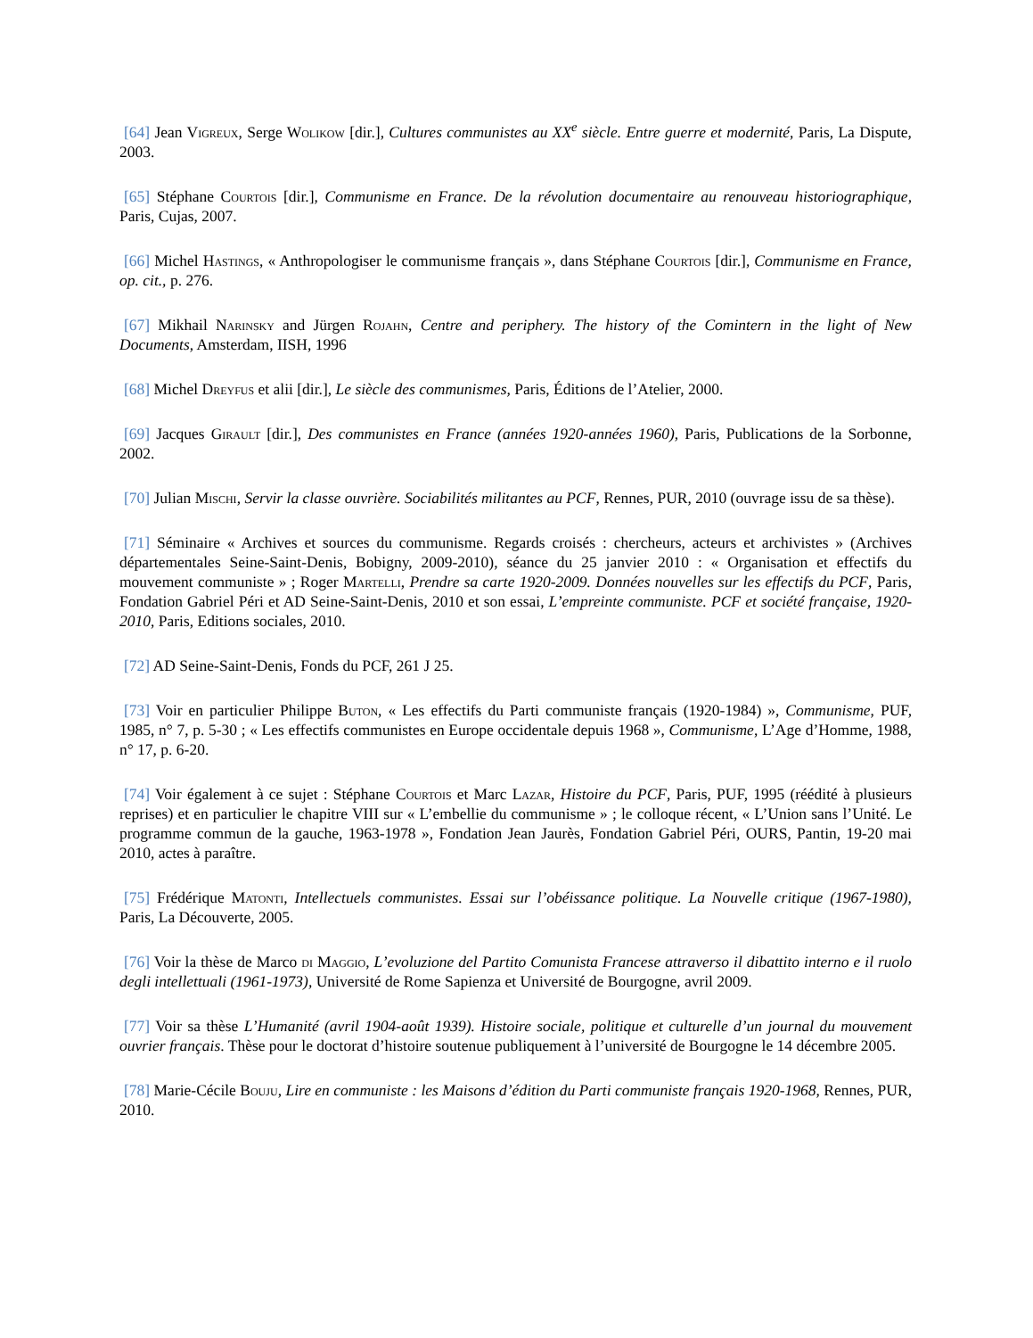[64] Jean Vigreux, Serge Wolikow [dir.], Cultures communistes au XX<sup>e</sup> siècle. Entre guerre et modernité, Paris, La Dispute, 2003.
[65] Stéphane Courtois [dir.], Communisme en France. De la révolution documentaire au renouveau historiographique, Paris, Cujas, 2007.
[66] Michel Hastings, « Anthropologiser le communisme français », dans Stéphane Courtois [dir.], Communisme en France, op. cit., p. 276.
[67] Mikhail Narinsky and Jürgen Rojahn, Centre and periphery. The history of the Comintern in the light of New Documents, Amsterdam, IISH, 1996
[68] Michel Dreyfus et alii [dir.], Le siècle des communismes, Paris, Éditions de l’Atelier, 2000.
[69] Jacques Girault [dir.], Des communistes en France (années 1920-années 1960), Paris, Publications de la Sorbonne, 2002.
[70] Julian Mischi, Servir la classe ouvrière. Sociabilités militantes au PCF, Rennes, PUR, 2010 (ouvrage issu de sa thèse).
[71] Séminaire « Archives et sources du communisme. Regards croisés : chercheurs, acteurs et archivistes » (Archives départementales Seine-Saint-Denis, Bobigny, 2009-2010), séance du 25 janvier 2010 : « Organisation et effectifs du mouvement communiste » ; Roger Martelli, Prendre sa carte 1920-2009. Données nouvelles sur les effectifs du PCF, Paris, Fondation Gabriel Péri et AD Seine-Saint-Denis, 2010 et son essai, L’empreinte communiste. PCF et société française, 1920-2010, Paris, Editions sociales, 2010.
[72] AD Seine-Saint-Denis, Fonds du PCF, 261 J 25.
[73] Voir en particulier Philippe Buton, « Les effectifs du Parti communiste français (1920-1984) », Communisme, PUF, 1985, n° 7, p. 5-30 ; « Les effectifs communistes en Europe occidentale depuis 1968 », Communisme, L’Age d’Homme, 1988, n° 17, p. 6-20.
[74] Voir également à ce sujet : Stéphane Courtois et Marc Lazar, Histoire du PCF, Paris, PUF, 1995 (réédité à plusieurs reprises) et en particulier le chapitre VIII sur « L’embellie du communisme » ; le colloque récent, « L’Union sans l’Unité. Le programme commun de la gauche, 1963-1978 », Fondation Jean Jaurès, Fondation Gabriel Péri, OURS, Pantin, 19-20 mai 2010, actes à paraître.
[75] Frédérique Matonti, Intellectuels communistes. Essai sur l’obéissance politique. La Nouvelle critique (1967-1980), Paris, La Découverte, 2005.
[76] Voir la thèse de Marco di Maggio, L’evoluzione del Partito Comunista Francese attraverso il dibattito interno e il ruolo degli intellettuali (1961-1973), Université de Rome Sapienza et Université de Bourgogne, avril 2009.
[77] Voir sa thèse L’Humanité (avril 1904-août 1939). Histoire sociale, politique et culturelle d’un journal du mouvement ouvrier français. Thèse pour le doctorat d’histoire soutenue publiquement à l’université de Bourgogne le 14 décembre 2005.
[78] Marie-Cécile Bouju, Lire en communiste : les Maisons d’édition du Parti communiste français 1920-1968, Rennes, PUR, 2010.